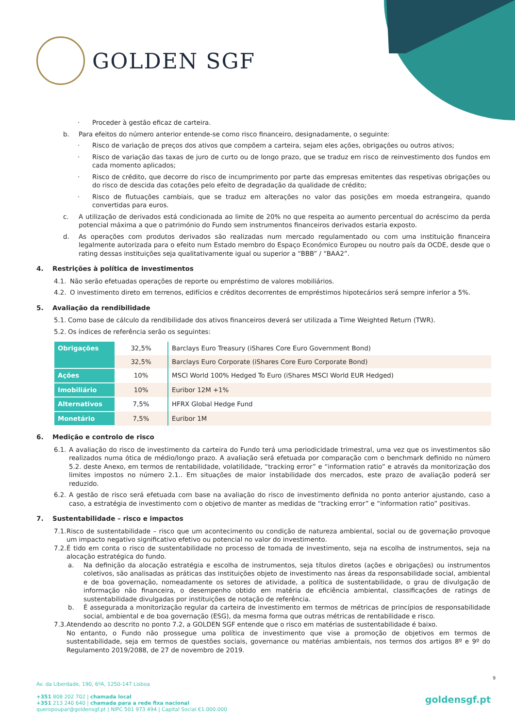GOLDEN SGF
· Proceder à gestão eficaz de carteira.
b. Para efeitos do número anterior entende-se como risco financeiro, designadamente, o seguinte:
· Risco de variação de preços dos ativos que compõem a carteira, sejam eles ações, obrigações ou outros ativos;
· Risco de variação das taxas de juro de curto ou de longo prazo, que se traduz em risco de reinvestimento dos fundos em cada momento aplicados;
· Risco de crédito, que decorre do risco de incumprimento por parte das empresas emitentes das respetivas obrigações ou do risco de descida das cotações pelo efeito de degradação da qualidade de crédito;
· Risco de flutuações cambiais, que se traduz em alterações no valor das posições em moeda estrangeira, quando convertidas para euros.
c. A utilização de derivados está condicionada ao limite de 20% no que respeita ao aumento percentual do acréscimo da perda potencial máxima a que o património do Fundo sem instrumentos financeiros derivados estaria exposto.
d. As operações com produtos derivados são realizadas num mercado regulamentado ou com uma instituição financeira legalmente autorizada para o efeito num Estado membro do Espaço Económico Europeu ou noutro país da OCDE, desde que o rating dessas instituições seja qualitativamente igual ou superior a “BBB” / “BAA2”.
4. Restrições à política de investimentos
4.1. Não serão efetuadas operações de reporte ou empréstimo de valores mobiliários.
4.2. O investimento direto em terrenos, edifícios e créditos decorrentes de empréstimos hipotecários será sempre inferior a 5%.
5. Avaliação da rendibilidade
5.1. Como base de cálculo da rendibilidade dos ativos financeiros deverá ser utilizada a Time Weighted Return (TWR).
5.2. Os índices de referência serão os seguintes:
| Obrigações | 32,5% | Barclays Euro Treasury (iShares Core Euro Government Bond) |
| | 32,5% | Barclays Euro Corporate (iShares Core Euro Corporate Bond) |
| Ações | 10% | MSCI World 100% Hedged To Euro (iShares MSCI World EUR Hedged) |
| Imobiliário | 10% | Euribor 12M +1% |
| Alternativos | 7,5% | HFRX Global Hedge Fund |
| Monetário | 7,5% | Euribor 1M |
6. Medição e controlo de risco
6.1. A avaliação do risco de investimento da carteira do Fundo terá uma periodicidade trimestral, uma vez que os investimentos são realizados numa ótica de médio/longo prazo. A avaliação será efetuada por comparação com o benchmark definido no número 5.2. deste Anexo, em termos de rentabilidade, volatilidade, “tracking error” e “information ratio” e através da monitorização dos limites impostos no número 2.1.. Em situações de maior instabilidade dos mercados, este prazo de avaliação poderá ser reduzido.
6.2. A gestão de risco será efetuada com base na avaliação do risco de investimento definida no ponto anterior ajustando, caso a caso, a estratégia de investimento com o objetivo de manter as medidas de “tracking error” e “information ratio” positivas.
7. Sustentabilidade – risco e impactos
7.1. Risco de sustentabilidade – risco que um acontecimento ou condição de natureza ambiental, social ou de governação provoque um impacto negativo significativo efetivo ou potencial no valor do investimento.
7.2. É tido em conta o risco de sustentabilidade no processo de tomada de investimento, seja na escolha de instrumentos, seja na alocação estratégica do fundo.
a. Na definição da alocação estratégia e escolha de instrumentos, seja títulos diretos (ações e obrigações) ou instrumentos coletivos, são analisadas as práticas das instituições objeto de investimento nas áreas da responsabilidade social, ambiental e de boa governação, nomeadamente os setores de atividade, a política de sustentabilidade, o grau de divulgação de informação não financeira, o desempenho obtido em matéria de eficiência ambiental, classificações de ratings de sustentabilidade divulgadas por instituições de notação de referência.
b. É assegurada a monitorização regular da carteira de investimento em termos de métricas de princípios de responsabilidade social, ambiental e de boa governação (ESG), da mesma forma que outras métricas de rentabilidade e risco.
7.3. Atendendo ao descrito no ponto 7.2, a GOLDEN SGF entende que o risco em matérias de sustentabilidade é baixo.
No entanto, o Fundo não prossegue uma política de investimento que vise a promoção de objetivos em termos de sustentabilidade, seja em termos de questões sociais, governance ou matérias ambientais, nos termos dos artigos 8º e 9º do Regulamento 2019/2088, de 27 de novembro de 2019.
9
Av. da Liberdade, 190, 6ºA, 1250-147 Lisboa
+351 808 202 702 | chamada local
+351 213 240 640 | chamada para a rede fixa nacional
queropoupar@goldensgf.pt | NIPC 501 973 494 | Capital Social €1.000.000
goldensgf.pt